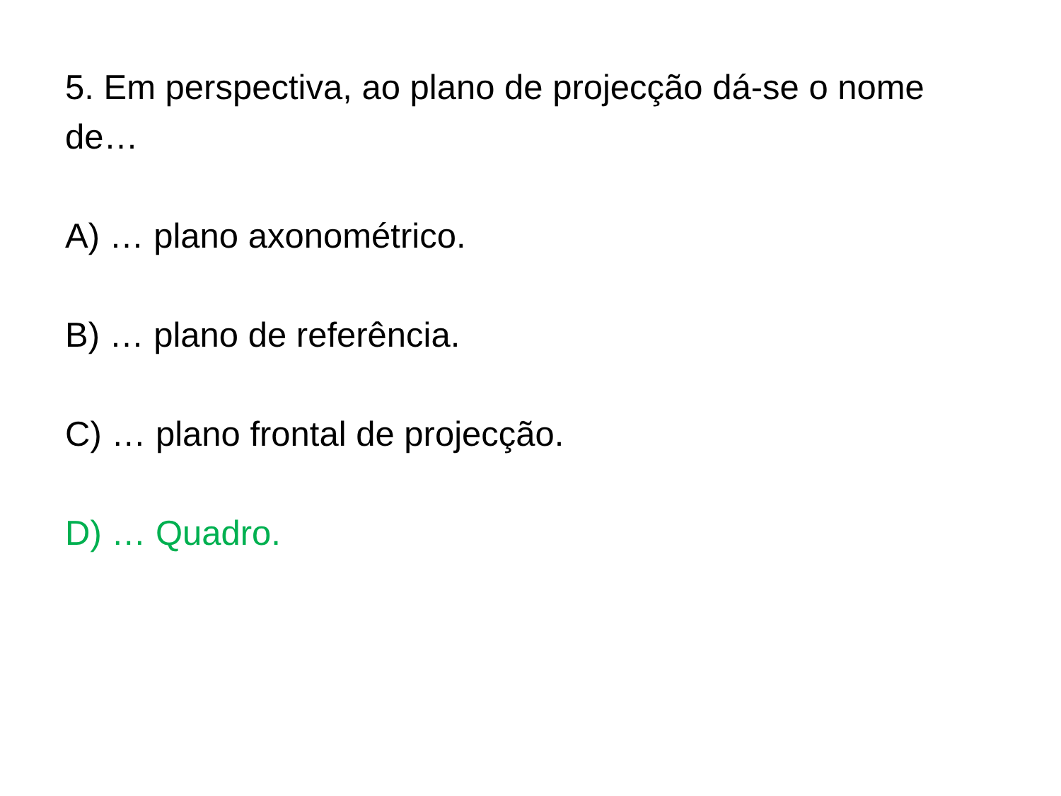5. Em perspectiva, ao plano de projecção dá-se o nome de…
A) … plano axonométrico.
B) … plano de referência.
C) … plano frontal de projecção.
D) … Quadro.